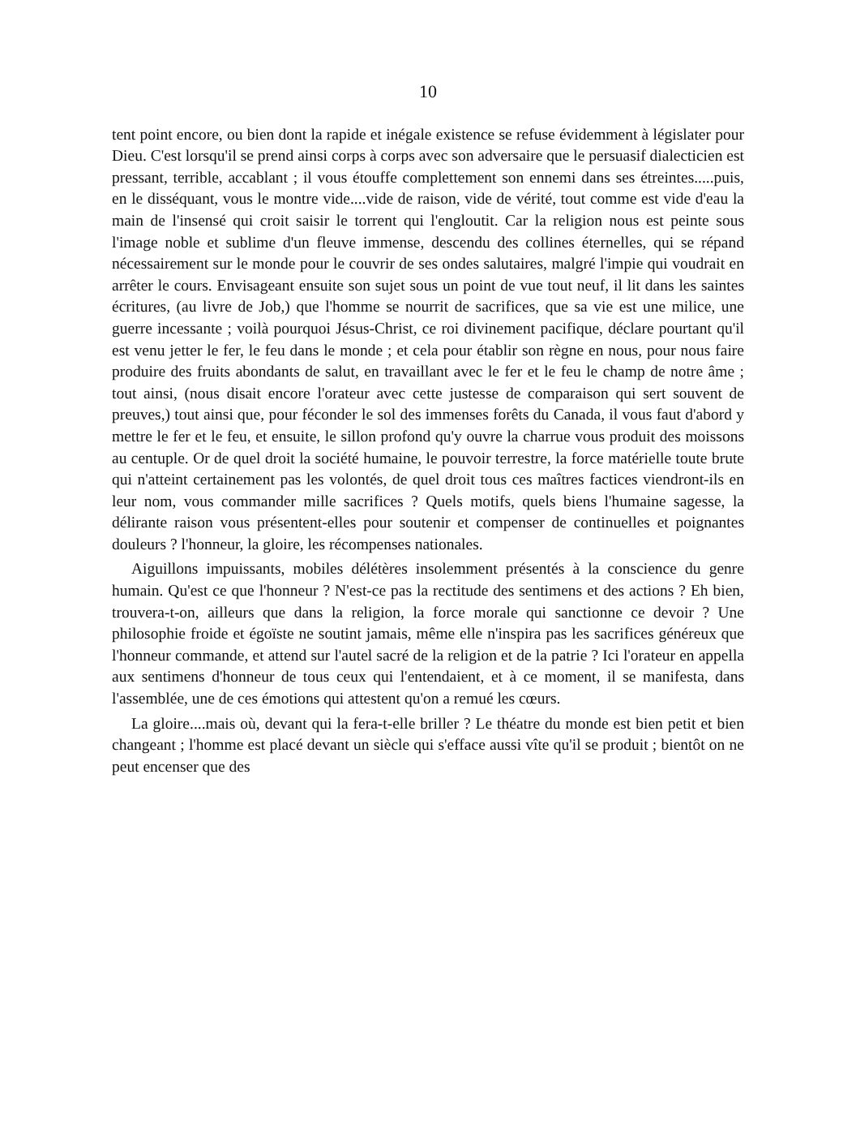10
tent point encore, ou bien dont la rapide et inégale existence se refuse évidemment à législater pour Dieu. C'est lorsqu'il se prend ainsi corps à corps avec son adversaire que le persuasif dialecticien est pressant, terrible, accablant ; il vous étouffe complettement son ennemi dans ses étreintes.....puis, en le disséquant, vous le montre vide....vide de raison, vide de vérité, tout comme est vide d'eau la main de l'insensé qui croit saisir le torrent qui l'engloutit. Car la religion nous est peinte sous l'image noble et sublime d'un fleuve immense, descendu des collines éternelles, qui se répand nécessairement sur le monde pour le couvrir de ses ondes salutaires, malgré l'impie qui voudrait en arrêter le cours. Envisageant ensuite son sujet sous un point de vue tout neuf, il lit dans les saintes écritures, (au livre de Job,) que l'homme se nourrit de sacrifices, que sa vie est une milice, une guerre incessante ; voilà pourquoi Jésus-Christ, ce roi divinement pacifique, déclare pourtant qu'il est venu jetter le fer, le feu dans le monde ; et cela pour établir son règne en nous, pour nous faire produire des fruits abondants de salut, en travaillant avec le fer et le feu le champ de notre âme ; tout ainsi, (nous disait encore l'orateur avec cette justesse de comparaison qui sert souvent de preuves,) tout ainsi que, pour féconder le sol des immenses forêts du Canada, il vous faut d'abord y mettre le fer et le feu, et ensuite, le sillon profond qu'y ouvre la charrue vous produit des moissons au centuple. Or de quel droit la société humaine, le pouvoir terrestre, la force matérielle toute brute qui n'atteint certainement pas les volontés, de quel droit tous ces maîtres factices viendront-ils en leur nom, vous commander mille sacrifices ? Quels motifs, quels biens l'humaine sagesse, la délirante raison vous présentent-elles pour soutenir et compenser de continuelles et poignantes douleurs ? l'honneur, la gloire, les récompenses nationales.
Aiguillons impuissants, mobiles délétères insolemment présentés à la conscience du genre humain. Qu'est ce que l'honneur ? N'est-ce pas la rectitude des sentimens et des actions ? Eh bien, trouvera-t-on, ailleurs que dans la religion, la force morale qui sanctionne ce devoir ? Une philosophie froide et égoïste ne soutint jamais, même elle n'inspira pas les sacrifices généreux que l'honneur commande, et attend sur l'autel sacré de la religion et de la patrie ? Ici l'orateur en appella aux sentimens d'honneur de tous ceux qui l'entendaient, et à ce moment, il se manifesta, dans l'assemblée, une de ces émotions qui attestent qu'on a remué les cœurs.
La gloire....mais où, devant qui la fera-t-elle briller ? Le théatre du monde est bien petit et bien changeant ; l'homme est placé devant un siècle qui s'efface aussi vîte qu'il se produit ; bientôt on ne peut encenser que des